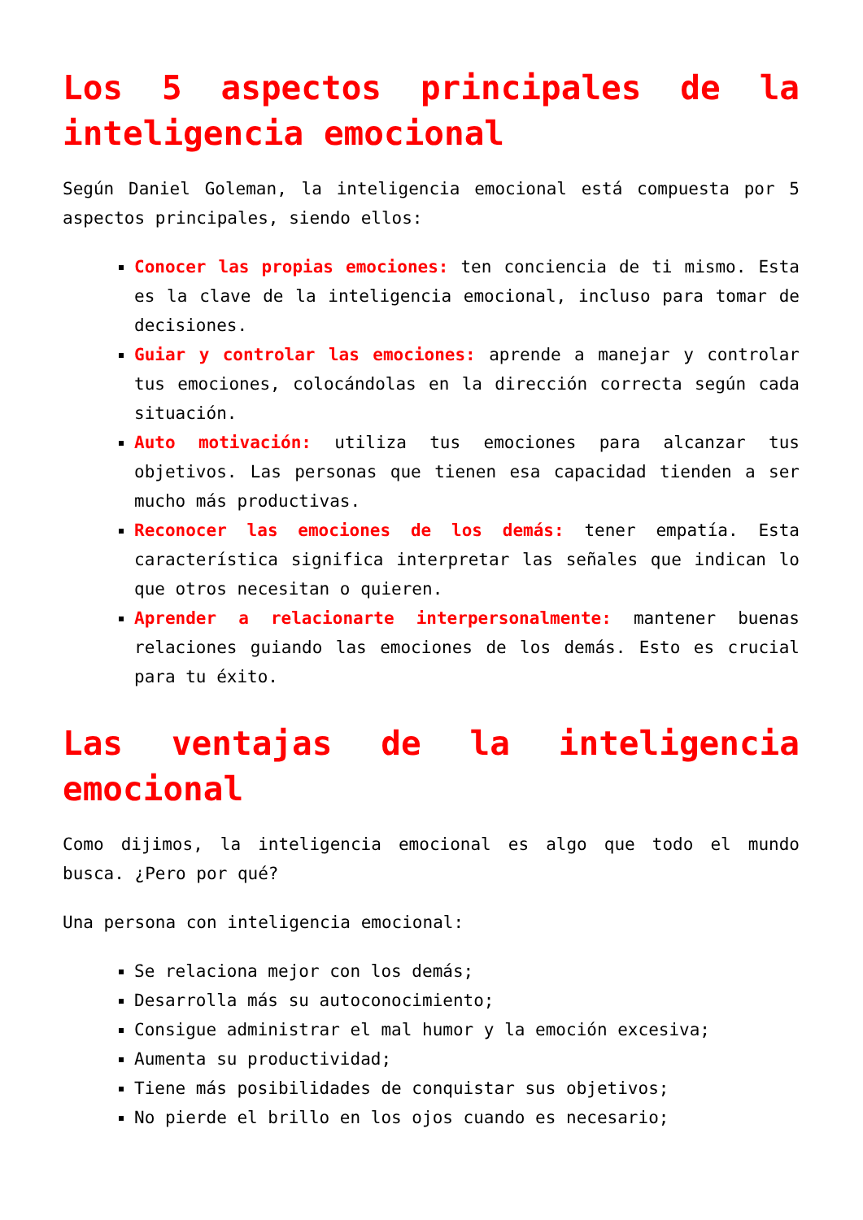Los 5 aspectos principales de la inteligencia emocional
Según Daniel Goleman, la inteligencia emocional está compuesta por 5 aspectos principales, siendo ellos:
Conocer las propias emociones: ten conciencia de ti mismo. Esta es la clave de la inteligencia emocional, incluso para tomar de decisiones.
Guiar y controlar las emociones: aprende a manejar y controlar tus emociones, colocándolas en la dirección correcta según cada situación.
Auto motivación: utiliza tus emociones para alcanzar tus objetivos. Las personas que tienen esa capacidad tienden a ser mucho más productivas.
Reconocer las emociones de los demás: tener empatía. Esta característica significa interpretar las señales que indican lo que otros necesitan o quieren.
Aprender a relacionarte interpersonalmente: mantener buenas relaciones guiando las emociones de los demás. Esto es crucial para tu éxito.
Las ventajas de la inteligencia emocional
Como dijimos, la inteligencia emocional es algo que todo el mundo busca. ¿Pero por qué?
Una persona con inteligencia emocional:
Se relaciona mejor con los demás;
Desarrolla más su autoconocimiento;
Consigue administrar el mal humor y la emoción excesiva;
Aumenta su productividad;
Tiene más posibilidades de conquistar sus objetivos;
No pierde el brillo en los ojos cuando es necesario;